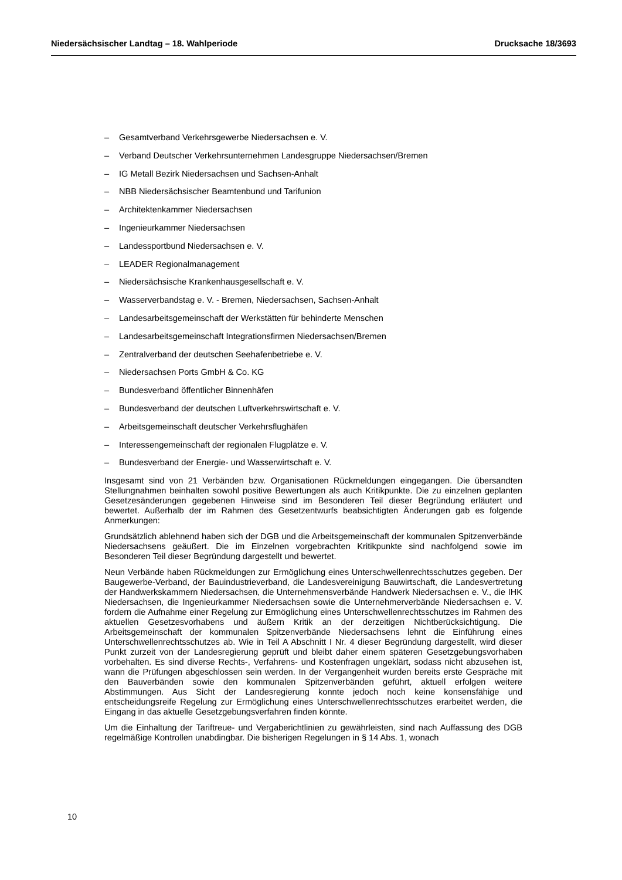Niedersächsischer Landtag – 18. Wahlperiode Drucksache 18/3693
– Gesamtverband Verkehrsgewerbe Niedersachsen e. V.
– Verband Deutscher Verkehrsunternehmen Landesgruppe Niedersachsen/Bremen
– IG Metall Bezirk Niedersachsen und Sachsen-Anhalt
– NBB Niedersächsischer Beamtenbund und Tarifunion
– Architektenkammer Niedersachsen
– Ingenieurkammer Niedersachsen
– Landessportbund Niedersachsen e. V.
– LEADER Regionalmanagement
– Niedersächsische Krankenhausgesellschaft e. V.
– Wasserverbandstag e. V. - Bremen, Niedersachsen, Sachsen-Anhalt
– Landesarbeitsgemeinschaft der Werkstätten für behinderte Menschen
– Landesarbeitsgemeinschaft Integrationsfirmen Niedersachsen/Bremen
– Zentralverband der deutschen Seehafenbetriebe e. V.
– Niedersachsen Ports GmbH & Co. KG
– Bundesverband öffentlicher Binnenhäfen
– Bundesverband der deutschen Luftverkehrswirtschaft e. V.
– Arbeitsgemeinschaft deutscher Verkehrsflughäfen
– Interessengemeinschaft der regionalen Flugplätze e. V.
– Bundesverband der Energie- und Wasserwirtschaft e. V.
Insgesamt sind von 21 Verbänden bzw. Organisationen Rückmeldungen eingegangen. Die übersandten Stellungnahmen beinhalten sowohl positive Bewertungen als auch Kritikpunkte. Die zu einzelnen geplanten Gesetzesänderungen gegebenen Hinweise sind im Besonderen Teil dieser Begründung erläutert und bewertet. Außerhalb der im Rahmen des Gesetzentwurfs beabsichtigten Änderungen gab es folgende Anmerkungen:
Grundsätzlich ablehnend haben sich der DGB und die Arbeitsgemeinschaft der kommunalen Spitzenverbände Niedersachsens geäußert. Die im Einzelnen vorgebrachten Kritikpunkte sind nachfolgend sowie im Besonderen Teil dieser Begründung dargestellt und bewertet.
Neun Verbände haben Rückmeldungen zur Ermöglichung eines Unterschwellenrechtsschutzes gegeben. Der Baugewerbe-Verband, der Bauindustrieverband, die Landesvereinigung Bauwirtschaft, die Landesvertretung der Handwerkskammern Niedersachsen, die Unternehmensverbände Handwerk Niedersachsen e. V., die IHK Niedersachsen, die Ingenieurkammer Niedersachsen sowie die Unternehmerverbände Niedersachsen e. V. fordern die Aufnahme einer Regelung zur Ermöglichung eines Unterschwellenrechtsschutzes im Rahmen des aktuellen Gesetzesvorhabens und äußern Kritik an der derzeitigen Nichtberücksichtigung. Die Arbeitsgemeinschaft der kommunalen Spitzenverbände Niedersachsens lehnt die Einführung eines Unterschwellenrechtsschutzes ab. Wie in Teil A Abschnitt I Nr. 4 dieser Begründung dargestellt, wird dieser Punkt zurzeit von der Landesregierung geprüft und bleibt daher einem späteren Gesetzgebungsvorhaben vorbehalten. Es sind diverse Rechts-, Verfahrens- und Kostenfragen ungeklärt, sodass nicht abzusehen ist, wann die Prüfungen abgeschlossen sein werden. In der Vergangenheit wurden bereits erste Gespräche mit den Bauverbänden sowie den kommunalen Spitzenverbänden geführt, aktuell erfolgen weitere Abstimmungen. Aus Sicht der Landesregierung konnte jedoch noch keine konsensfähige und entscheidungsreife Regelung zur Ermöglichung eines Unterschwellenrechtsschutzes erarbeitet werden, die Eingang in das aktuelle Gesetzgebungsverfahren finden könnte.
Um die Einhaltung der Tariftreue- und Vergaberichtlinien zu gewährleisten, sind nach Auffassung des DGB regelmäßige Kontrollen unabdingbar. Die bisherigen Regelungen in § 14 Abs. 1, wonach
10